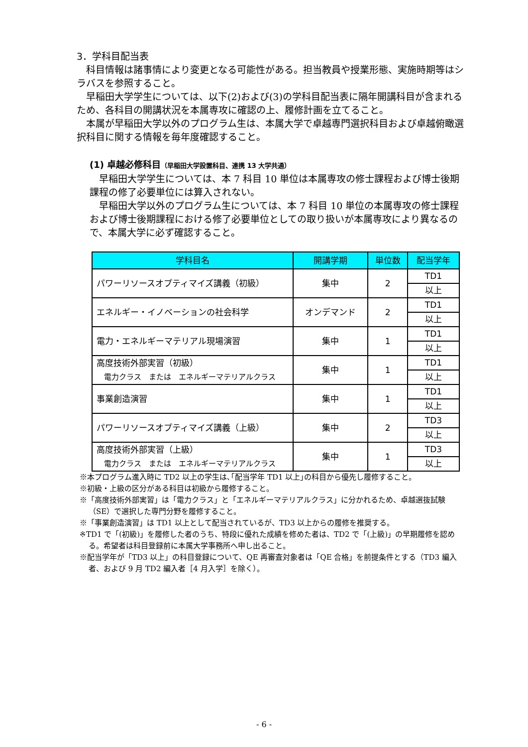3．学科目配当表
科目情報は諸事情により変更となる可能性がある。担当教員や授業形態、実施時期等はシラバスを参照すること。
早稲田大学学生については、以下(2)および(3)の学科目配当表に隔年開講科目が含まれるため、各科目の開講状況を本属専攻に確認の上、履修計画を立てること。
本属が早稲田大学以外のプログラム生は、本属大学で卓越専門選択科目および卓越俯瞰選択科目に関する情報を毎年度確認すること。
(1) 卓越必修科目（早稲田大学設置科目、連携 13 大学共通）
早稲田大学学生については、本 7 科目 10 単位は本属専攻の修士課程および博士後期課程の修了必要単位には算入されない。
早稲田大学以外のプログラム生については、本 7 科目 10 単位の本属専攻の修士課程および博士後期課程における修了必要単位としての取り扱いが本属専攻により異なるので、本属大学に必ず確認すること。
| 学科目名 | 開講学期 | 単位数 | 配当学年 |
| --- | --- | --- | --- |
| パワーリソースオプティマイズ講義（初級） | 集中 | 2 | TD1 |
| | | | 以上 |
| エネルギー・イノベーションの社会科学 | オンデマンド | 2 | TD1 |
| | | | 以上 |
| 電力・エネルギーマテリアル現場演習 | 集中 | 1 | TD1 |
| | | | 以上 |
| 高度技術外部実習（初級） 電力クラス または エネルギーマテリアルクラス | 集中 | 1 | TD1 |
| | | | 以上 |
| 事業創造演習 | 集中 | 1 | TD1 |
| | | | 以上 |
| パワーリソースオプティマイズ講義（上級） | 集中 | 2 | TD3 |
| | | | 以上 |
| 高度技術外部実習（上級） 電力クラス または エネルギーマテリアルクラス | 集中 | 1 | TD3 |
| | | | 以上 |
※本プログラム進入時に TD2 以上の学生は､｢配当学年 TD1 以上｣の科目から優先し履修すること。
※初級・上級の区分がある科目は初級から履修すること。
※「高度技術外部実習」は「電力クラス」と「エネルギーマテリアルクラス」に分かれるため、卓越選抜試験（SE）で選択した専門分野を履修すること。
※「事業創造演習」は TD1 以上として配当されているが、TD3 以上からの履修を推奨する。
※TD1 で「(初級)」を履修した者のうち、特段に優れた成績を修めた者は、TD2 で「(上級)」の早期履修を認める。希望者は科目登録前に本属大学事務所へ申し出ること。
※配当学年が「TD3 以上」の科目登録について、QE 再審査対象者は「QE 合格」を前提条件とする（TD3 編入者、および 9 月 TD2 編入者［4 月入学］を除く）。
- 6 -